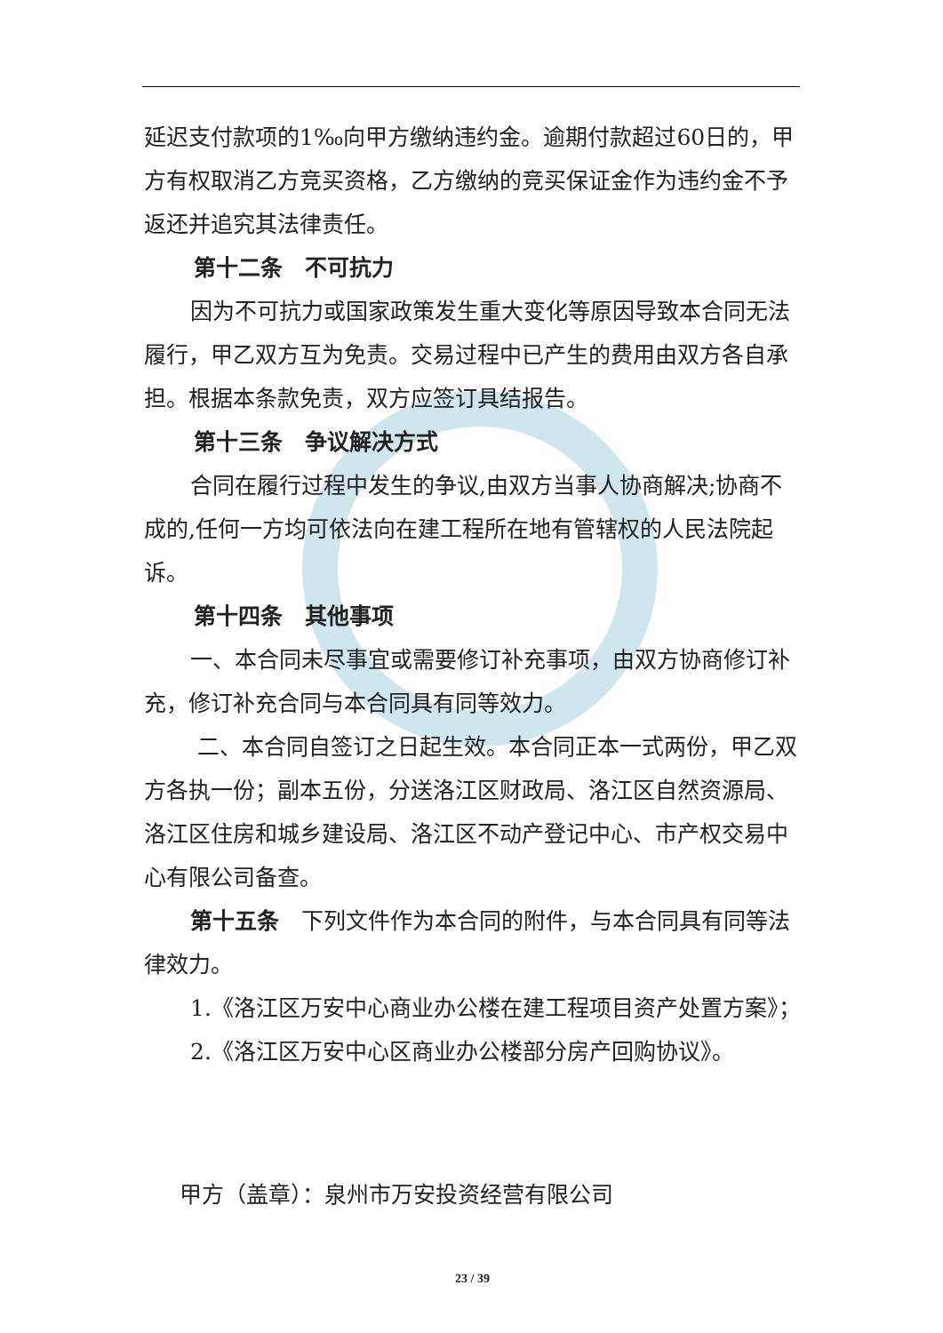延迟支付款项的1‰向甲方缴纳违约金。逾期付款超过60日的，甲方有权取消乙方竞买资格，乙方缴纳的竞买保证金作为违约金不予返还并追究其法律责任。
第十二条　不可抗力
因为不可抗力或国家政策发生重大变化等原因导致本合同无法履行，甲乙双方互为免责。交易过程中已产生的费用由双方各自承担。根据本条款免责，双方应签订具结报告。
第十三条　争议解决方式
合同在履行过程中发生的争议,由双方当事人协商解决;协商不成的,任何一方均可依法向在建工程所在地有管辖权的人民法院起诉。
第十四条　其他事项
一、本合同未尽事宜或需要修订补充事项，由双方协商修订补充，修订补充合同与本合同具有同等效力。
二、本合同自签订之日起生效。本合同正本一式两份，甲乙双方各执一份；副本五份，分送洛江区财政局、洛江区自然资源局、洛江区住房和城乡建设局、洛江区不动产登记中心、市产权交易中心有限公司备查。
第十五条　下列文件作为本合同的附件，与本合同具有同等法律效力。
1.《洛江区万安中心商业办公楼在建工程项目资产处置方案》；
2.《洛江区万安中心区商业办公楼部分房产回购协议》。
甲方（盖章）：泉州市万安投资经营有限公司
23 / 39